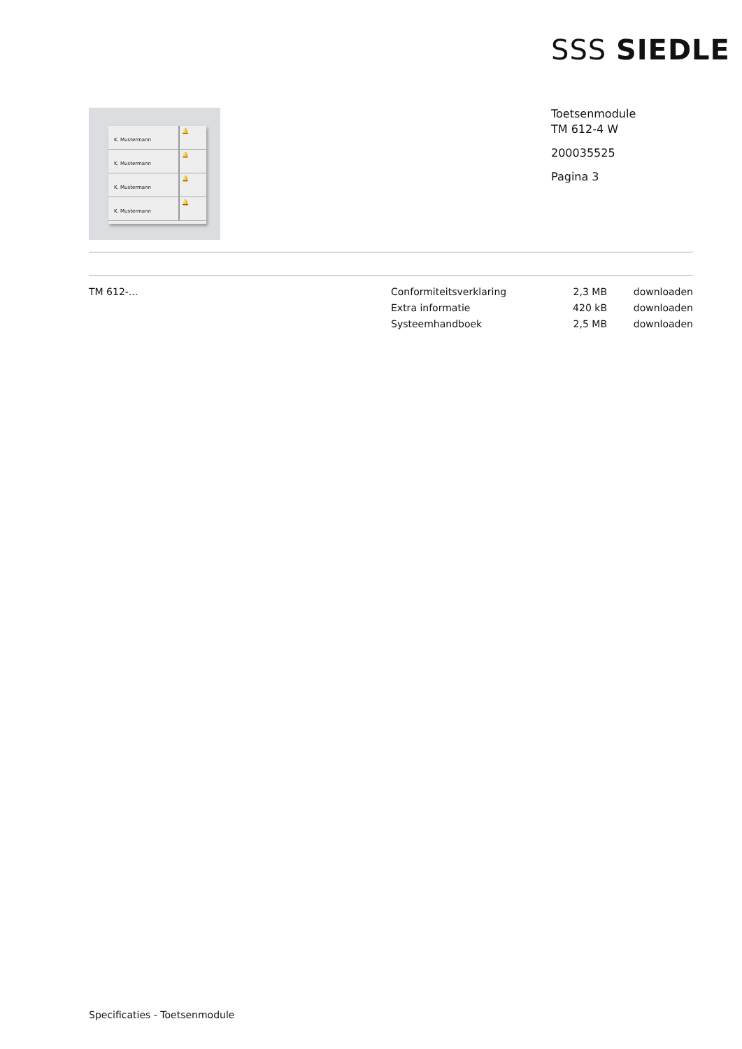SSS SIEDLE
K. Mustermann
🔔
K. Mustermann
🔔
K. Mustermann
🔔
K. Mustermann
🔔
Toetsenmodule
TM 612-4 W
200035525
Pagina 3
| TM 612-... | Conformiteitsverklaring | 2,3 MB | downloaden |
| | Extra informatie | 420 kB | downloaden |
| | Systeemhandboek | 2,5 MB | downloaden |
Specificaties - Toetsenmodule